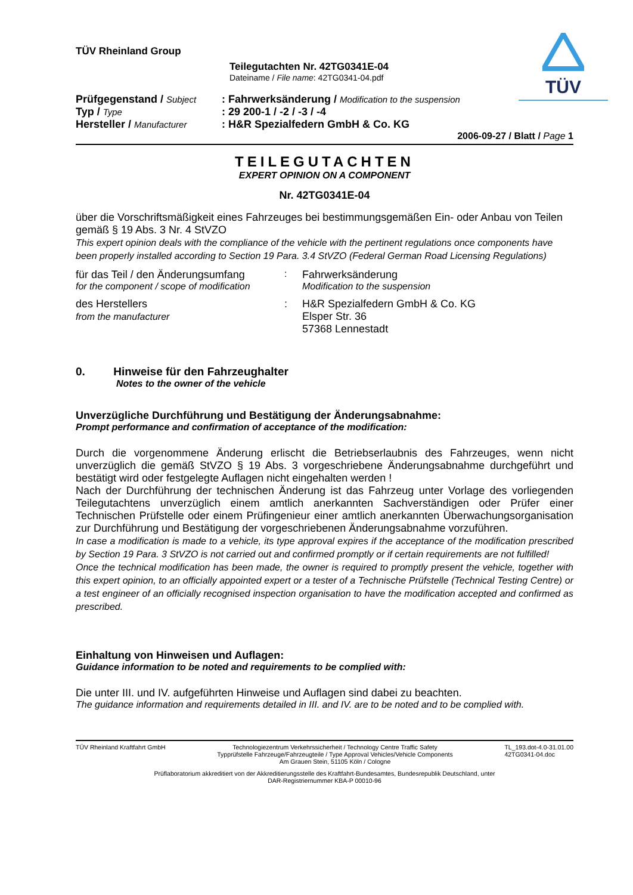TÜV
TÜV Rheinland Group
Teilegutachten Nr. 42TG0341E-04
Dateiname / File name: 42TG0341-04.pdf
| Prüfgegenstand / Subject | : Fahrwerksänderung / Modification to the suspension |
| Typ / Type | : 29 200-1 / -2 / -3 / -4 |
| Hersteller / Manufacturer | : H&R Spezialfedern GmbH & Co. KG |
2006-09-27 / Blatt / Page 1
TEILEGUTACHTEN
EXPERT OPINION ON A COMPONENT
Nr. 42TG0341E-04
über die Vorschriftsmäßigkeit eines Fahrzeuges bei bestimmungsgemäßen Ein- oder Anbau von Teilen gemäß § 19 Abs. 3 Nr. 4 StVZO
This expert opinion deals with the compliance of the vehicle with the pertinent regulations once components have been properly installed according to Section 19 Para. 3.4 StVZO (Federal German Road Licensing Regulations)
für das Teil / den Änderungsumfang
for the component / scope of modification
: Fahrwerksänderung
Modification to the suspension
des Herstellers
from the manufacturer
: H&R Spezialfedern GmbH & Co. KG
Elsper Str. 36
57368 Lennestadt
0. Hinweise für den Fahrzeughalter
Notes to the owner of the vehicle
Unverzügliche Durchführung und Bestätigung der Änderungsabnahme:
Prompt performance and confirmation of acceptance of the modification:
Durch die vorgenommene Änderung erlischt die Betriebserlaubnis des Fahrzeuges, wenn nicht unverzüglich die gemäß StVZO § 19 Abs. 3 vorgeschriebene Änderungsabnahme durchgeführt und bestätigt wird oder festgelegte Auflagen nicht eingehalten werden !
Nach der Durchführung der technischen Änderung ist das Fahrzeug unter Vorlage des vorliegenden Teilegutachtens unverzüglich einem amtlich anerkannten Sachverständigen oder Prüfer einer Technischen Prüfstelle oder einem Prüfingenieur einer amtlich anerkannten Überwachungsorganisation zur Durchführung und Bestätigung der vorgeschriebenen Änderungsabnahme vorzuführen.
In case a modification is made to a vehicle, its type approval expires if the acceptance of the modification prescribed by Section 19 Para. 3 StVZO is not carried out and confirmed promptly or if certain requirements are not fulfilled!
Once the technical modification has been made, the owner is required to promptly present the vehicle, together with this expert opinion, to an officially appointed expert or a tester of a Technische Prüfstelle (Technical Testing Centre) or a test engineer of an officially recognised inspection organisation to have the modification accepted and confirmed as prescribed.
Einhaltung von Hinweisen und Auflagen:
Guidance information to be noted and requirements to be complied with:
Die unter III. und IV. aufgeführten Hinweise und Auflagen sind dabei zu beachten.
The guidance information and requirements detailed in III. and IV. are to be noted and to be complied with.
TÜV Rheinland Kraftfahrt GmbH Technologiezentrum Verkehrssicherheit / Technology Centre Traffic Safety
Typprüfstelle Fahrzeuge/Fahrzeugteile / Type Approval Vehicles/Vehicle Components
Am Grauen Stein, 51105 Köln / Cologne
TL_193.dot-4.0-31.01.00
42TG0341-04.doc
Prüflaboratorium akkreditiert von der Akkreditierungsstelle des Kraftfahrt-Bundesamtes, Bundesrepublik Deutschland, unter
DAR-Registriernummer KBA-P 00010-96